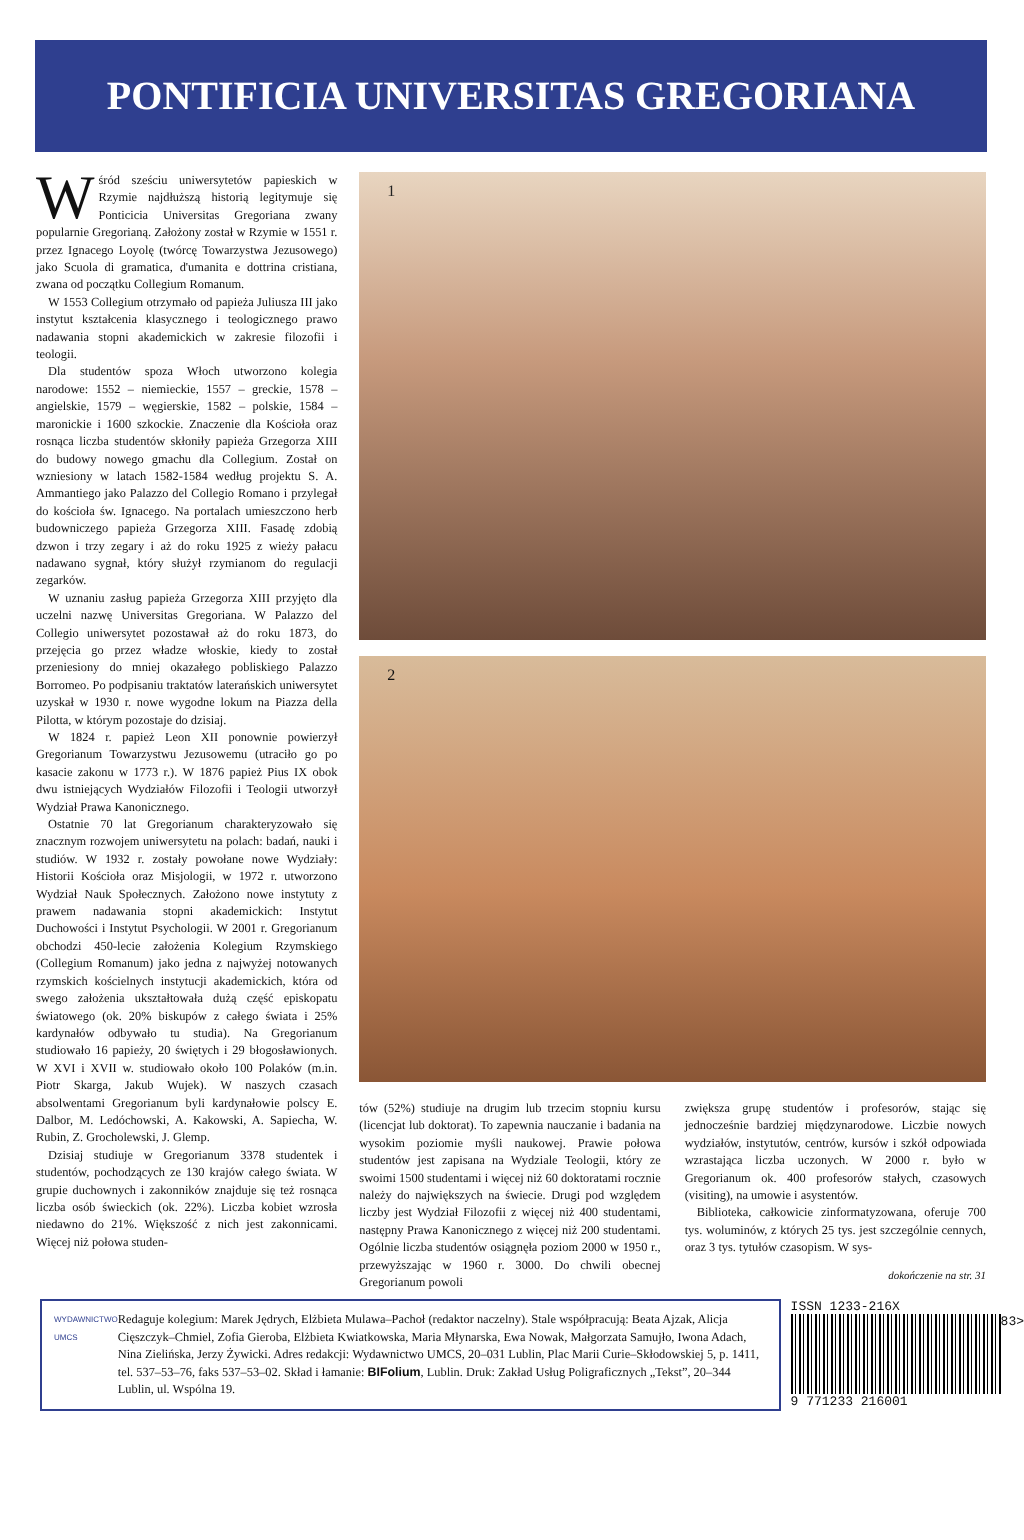PONTIFICIA UNIVERSITAS GREGORIANA
Wśród sześciu uniwersytetów papieskich w Rzymie najdłuższą historią legitymuje się Ponticicia Universitas Gregoriana zwany popularnie Gregorianą. Założony został w Rzymie w 1551 r. przez Ignacego Loyolę (twórcę Towarzystwa Jezusowego) jako Scuola di gramatica, d'umanita e dottrina cristiana, zwana od początku Collegium Romanum.
W 1553 Collegium otrzymało od papieża Juliusza III jako instytut kształcenia klasycznego i teologicznego prawo nadawania stopni akademickich w zakresie filozofii i teologii.
Dla studentów spoza Włoch utworzono kolegia narodowe: 1552 – niemieckie, 1557 – greckie, 1578 – angielskie, 1579 – węgierskie, 1582 – polskie, 1584 – maronickie i 1600 szkockie. Znaczenie dla Kościoła oraz rosnąca liczba studentów skłoniły papieża Grzegorza XIII do budowy nowego gmachu dla Collegium. Został on wzniesiony w latach 1582-1584 według projektu S. A. Ammantiego jako Palazzo del Collegio Romano i przylegał do kościoła św. Ignacego. Na portalach umieszczono herb budowniczego papieża Grzegorza XIII. Fasadę zdobią dzwon i trzy zegary i aż do roku 1925 z wieży pałacu nadawano sygnał, który służył rzymianom do regulacji zegarków.
W uznaniu zasług papieża Grzegorza XIII przyjęto dla uczelni nazwę Universitas Gregoriana. W Palazzo del Collegio uniwersytet pozostawał aż do roku 1873, do przejęcia go przez władze włoskie, kiedy to został przeniesiony do mniej okazałego pobliskiego Palazzo Borromeo. Po podpisaniu traktatów laterańskich uniwersytet uzyskał w 1930 r. nowe wygodne lokum na Piazza della Pilotta, w którym pozostaje do dzisiaj.
W 1824 r. papież Leon XII ponownie powierzył Gregorianum Towarzystwu Jezusowemu (utraciło go po kasacie zakonu w 1773 r.). W 1876 papież Pius IX obok dwu istniejących Wydziałów Filozofii i Teologii utworzył Wydział Prawa Kanonicznego.
Ostatnie 70 lat Gregorianum charakteryzowało się znacznym rozwojem uniwersytetu na polach: badań, nauki i studiów. W 1932 r. zostały powołane nowe Wydziały: Historii Kościoła oraz Misjologii, w 1972 r. utworzono Wydział Nauk Społecznych. Założono nowe instytuty z prawem nadawania stopni akademickich: Instytut Duchowości i Instytut Psychologii. W 2001 r. Gregorianum obchodzi 450-lecie założenia Kolegium Rzymskiego (Collegium Romanum) jako jedna z najwyżej notowanych rzymskich kościelnych instytucji akademickich, która od swego założenia ukształtowała dużą część episkopatu światowego (ok. 20% biskupów z całego świata i 25% kardynałów odbywało tu studia). Na Gregorianum studiowało 16 papieży, 20 świętych i 29 błogosławionych. W XVI i XVII w. studiowało około 100 Polaków (m.in. Piotr Skarga, Jakub Wujek). W naszych czasach absolwentami Gregorianum byli kardynałowie polscy E. Dalbor, M. Ledóchowski, A. Kakowski, A. Sapiecha, W. Rubin, Z. Grocholewski, J. Glemp.
Dzisiaj studiuje w Gregorianum 3378 studentek i studentów, pochodzących ze 130 krajów całego świata. W grupie duchownych i zakonników znajduje się też rosnąca liczba osób świeckich (ok. 22%). Liczba kobiet wzrosła niedawno do 21%. Większość z nich jest zakonnicami. Więcej niż połowa studen-
1
2
tów (52%) studiuje na drugim lub trzecim stopniu kursu (licencjat lub doktorat). To zapewnia nauczanie i badania na wysokim poziomie myśli naukowej. Prawie połowa studentów jest zapisana na Wydziale Teologii, który ze swoimi 1500 studentami i więcej niż 60 doktoratami rocznie należy do największych na świecie. Drugi pod względem liczby jest Wydział Filozofii z więcej niż 400 studentami, następny Prawa Kanonicznego z więcej niż 200 studentami. Ogólnie liczba studentów osiągnęła poziom 2000 w 1950 r., przewyższając w 1960 r. 3000. Do chwili obecnej Gregorianum powoli
zwiększa grupę studentów i profesorów, stając się jednocześnie bardziej międzynarodowe. Liczbie nowych wydziałów, instytutów, centrów, kursów i szkół odpowiada wzrastająca liczba uczonych. W 2000 r. było w Gregorianum ok. 400 profesorów stałych, czasowych (visiting), na umowie i asystentów.
Biblioteka, całkowicie zinformatyzowana, oferuje 700 tys. woluminów, z których 25 tys. jest szczególnie cennych, oraz 3 tys. tytułów czasopism. W sys-
dokończenie na str. 31
WYDAWNICTWO UMCS
Redaguje kolegium: Marek Jędrych, Elżbieta Mulawa–Pachoł (redaktor naczelny). Stale współpracują: Beata Ajzak, Alicja Cięszczyk–Chmiel, Zofia Gieroba, Elżbieta Kwiatkowska, Maria Młynarska, Ewa Nowak, Małgorzata Samujło, Iwona Adach, Nina Zielińska, Jerzy Żywicki. Adres redakcji: Wydawnictwo UMCS, 20–031 Lublin, Plac Marii Curie–Skłodowskiej 5, p. 1411, tel. 537–53–76, faks 537–53–02. Skład i łamanie: BIFolium, Lublin. Druk: Zakład Usług Poligraficznych „Tekst”, 20–344 Lublin, ul. Wspólna 19.
ISSN 1233-216X
83>
9 771233 216001